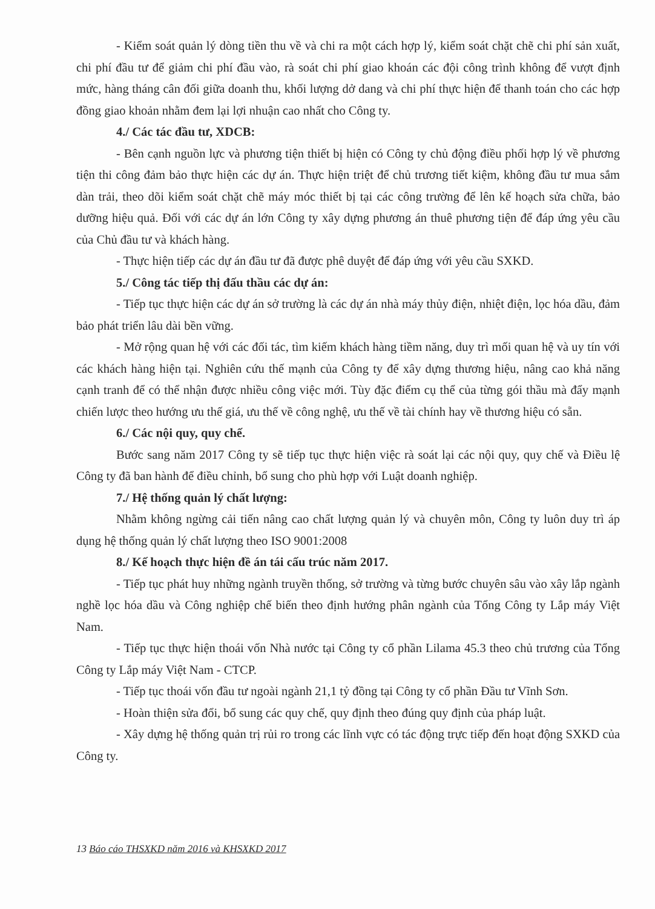- Kiểm soát quản lý dòng tiền thu về và chi ra một cách hợp lý, kiểm soát chặt chẽ chi phí sản xuất, chi phí đầu tư để giảm chi phí đầu vào, rà soát chi phí giao khoán các đội công trình không để vượt định mức, hàng tháng cân đối giữa doanh thu, khối lượng dở dang và chi phí thực hiện để thanh toán cho các hợp đồng giao khoản nhằm đem lại lợi nhuận cao nhất cho Công ty.
4./ Các tác đầu tư, XDCB:
- Bên cạnh nguồn lực và phương tiện thiết bị hiện có Công ty chủ động điều phối hợp lý về phương tiện thi công đảm bảo thực hiện các dự án. Thực hiện triệt để chủ trương tiết kiệm, không đầu tư mua sắm dàn trải, theo dõi kiểm soát chặt chẽ máy móc thiết bị tại các công trường để lên kế hoạch sửa chữa, bảo dưỡng hiệu quả. Đối với các dự án lớn Công ty xây dựng phương án thuê phương tiện để đáp ứng yêu cầu của Chủ đầu tư và khách hàng.
- Thực hiện tiếp các dự án đầu tư đã được phê duyệt để đáp ứng với yêu cầu SXKD.
5./ Công tác tiếp thị đấu thầu các dự án:
- Tiếp tục thực hiện các dự án sở trường là các dự án nhà máy thủy điện, nhiệt điện, lọc hóa dầu, đảm bảo phát triển lâu dài bền vững.
- Mở rộng quan hệ với các đối tác, tìm kiếm khách hàng tiềm năng, duy trì mối quan hệ và uy tín với các khách hàng hiện tại. Nghiên cứu thế mạnh của Công ty để xây dựng thương hiệu, nâng cao khả năng cạnh tranh để có thể nhận được nhiều công việc mới. Tùy đặc điểm cụ thể của từng gói thầu mà đẩy mạnh chiến lược theo hướng ưu thế giá, ưu thế về công nghệ, ưu thế về tài chính hay về thương hiệu có sẵn.
6./ Các nội quy, quy chế.
Bước sang năm 2017 Công ty sẽ tiếp tục thực hiện việc rà soát lại các nội quy, quy chế và Điều lệ Công ty đã ban hành để điều chỉnh, bổ sung cho phù hợp với Luật doanh nghiệp.
7./ Hệ thống quản lý chất lượng:
Nhằm không ngừng cải tiến nâng cao chất lượng quản lý và chuyên môn, Công ty luôn duy trì áp dụng hệ thống quản lý chất lượng theo ISO 9001:2008
8./ Kế hoạch thực hiện đề án tái cấu trúc năm 2017.
- Tiếp tục phát huy những ngành truyền thống, sở trường và từng bước chuyên sâu vào xây lắp ngành nghề lọc hóa dầu và Công nghiệp chế biến theo định hướng phân ngành của Tổng Công ty Lắp máy Việt Nam.
- Tiếp tục thực hiện thoái vốn Nhà nước tại Công ty cổ phần Lilama 45.3 theo chủ trương của Tổng Công ty Lắp máy Việt Nam - CTCP.
- Tiếp tục thoái vốn đầu tư ngoài ngành 21,1 tỷ đồng tại Công ty cổ phần Đầu tư Vĩnh Sơn.
- Hoàn thiện sửa đổi, bổ sung các quy chế, quy định theo đúng quy định của pháp luật.
- Xây dựng hệ thống quản trị rủi ro trong các lĩnh vực có tác động trực tiếp đến hoạt động SXKD của Công ty.
13 Báo cáo THSXKD năm 2016 và KHSXKD 2017